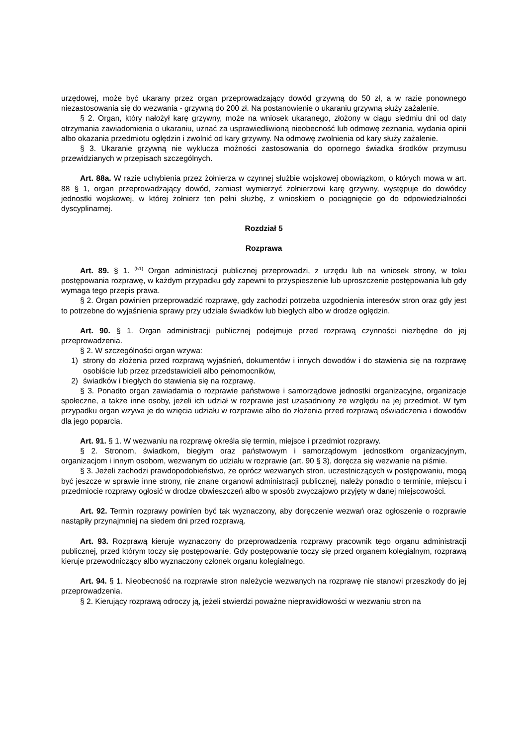urzędowej, może być ukarany przez organ przeprowadzający dowód grzywną do 50 zł, a w razie ponownego niezastosowania się do wezwania - grzywną do 200 zł. Na postanowienie o ukaraniu grzywną służy zażalenie.
§ 2. Organ, który nałożył karę grzywny, może na wniosek ukaranego, złożony w ciągu siedmiu dni od daty otrzymania zawiadomienia o ukaraniu, uznać za usprawiedliwioną nieobecność lub odmowę zeznania, wydania opinii albo okazania przedmiotu oględzin i zwolnić od kary grzywny. Na odmowę zwolnienia od kary służy zażalenie.
§ 3. Ukaranie grzywną nie wyklucza możności zastosowania do opornego świadka środków przymusu przewidzianych w przepisach szczególnych.
Art. 88a. W razie uchybienia przez żołnierza w czynnej służbie wojskowej obowiązkom, o których mowa w art. 88 § 1, organ przeprowadzający dowód, zamiast wymierzyć żołnierzowi karę grzywny, występuje do dowódcy jednostki wojskowej, w której żołnierz ten pełni służbę, z wnioskiem o pociągnięcie go do odpowiedzialności dyscyplinarnej.
Rozdział 5
Rozprawa
Art. 89. § 1. <sup>(51)</sup> Organ administracji publicznej przeprowadzi, z urzędu lub na wniosek strony, w toku postępowania rozprawę, w każdym przypadku gdy zapewni to przyspieszenie lub uproszczenie postępowania lub gdy wymaga tego przepis prawa.
§ 2. Organ powinien przeprowadzić rozprawę, gdy zachodzi potrzeba uzgodnienia interesów stron oraz gdy jest to potrzebne do wyjaśnienia sprawy przy udziale świadków lub biegłych albo w drodze oględzin.
Art. 90. § 1. Organ administracji publicznej podejmuje przed rozprawą czynności niezbędne do jej przeprowadzenia.
§ 2. W szczególności organ wzywa:
1) strony do złożenia przed rozprawą wyjaśnień, dokumentów i innych dowodów i do stawienia się na rozprawę osobiście lub przez przedstawicieli albo pełnomocników,
2) świadków i biegłych do stawienia się na rozprawę.
§ 3. Ponadto organ zawiadamia o rozprawie państwowe i samorządowe jednostki organizacyjne, organizacje społeczne, a także inne osoby, jeżeli ich udział w rozprawie jest uzasadniony ze względu na jej przedmiot. W tym przypadku organ wzywa je do wzięcia udziału w rozprawie albo do złożenia przed rozprawą oświadczenia i dowodów dla jego poparcia.
Art. 91. § 1. W wezwaniu na rozprawę określa się termin, miejsce i przedmiot rozprawy.
§ 2. Stronom, świadkom, biegłym oraz państwowym i samorządowym jednostkom organizacyjnym, organizacjom i innym osobom, wezwanym do udziału w rozprawie (art. 90 § 3), doręcza się wezwanie na piśmie.
§ 3. Jeżeli zachodzi prawdopodobieństwo, że oprócz wezwanych stron, uczestniczących w postępowaniu, mogą być jeszcze w sprawie inne strony, nie znane organowi administracji publicznej, należy ponadto o terminie, miejscu i przedmiocie rozprawy ogłosić w drodze obwieszczeń albo w sposób zwyczajowo przyjęty w danej miejscowości.
Art. 92. Termin rozprawy powinien być tak wyznaczony, aby doręczenie wezwań oraz ogłoszenie o rozprawie nastąpiły przynajmniej na siedem dni przed rozprawą.
Art. 93. Rozprawą kieruje wyznaczony do przeprowadzenia rozprawy pracownik tego organu administracji publicznej, przed którym toczy się postępowanie. Gdy postępowanie toczy się przed organem kolegialnym, rozprawą kieruje przewodniczący albo wyznaczony członek organu kolegialnego.
Art. 94. § 1. Nieobecność na rozprawie stron należycie wezwanych na rozprawę nie stanowi przeszkody do jej przeprowadzenia.
§ 2. Kierujący rozprawą odroczy ją, jeżeli stwierdzi poważne nieprawidłowości w wezwaniu stron na